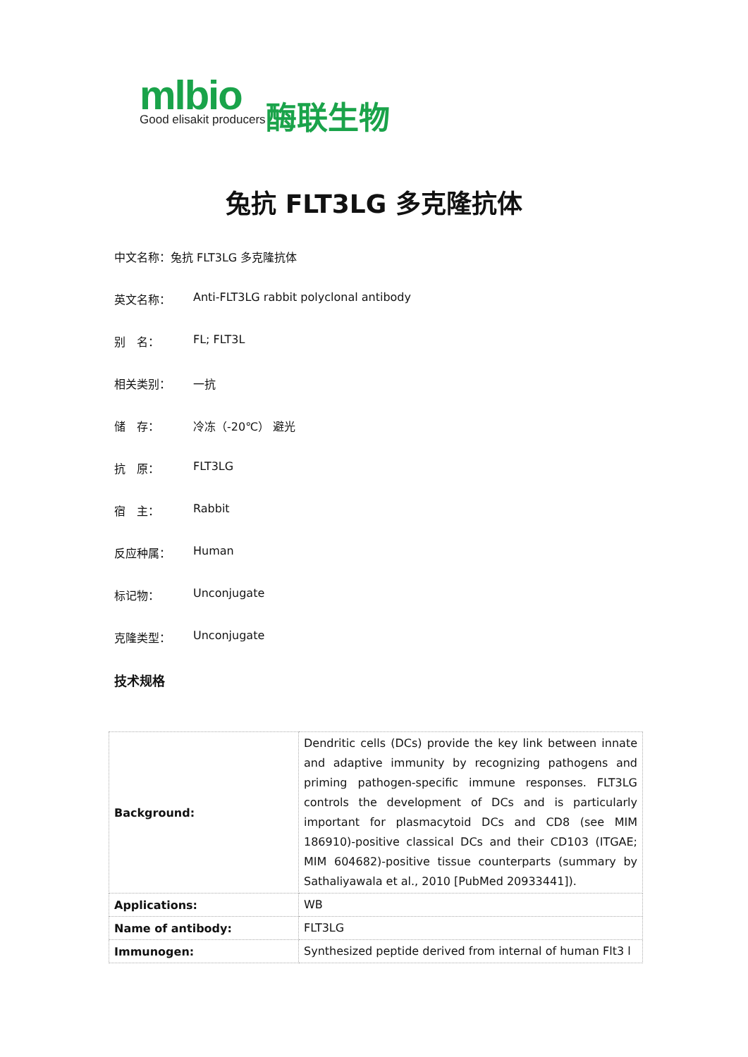mlbio Good elisakit producers 酶联生物
兔抗 FLT3LG 多克隆抗体
中文名称：兔抗 FLT3LG 多克隆抗体
英文名称： Anti-FLT3LG rabbit polyclonal antibody
别　名： FL; FLT3L
相关类别： 一抗
储　存： 冷冻（-20℃） 避光
抗　原： FLT3LG
宿　主： Rabbit
反应种属： Human
标记物： Unconjugate
克隆类型： Unconjugate
技术规格
| Background: | Dendritic cells (DCs) provide the key link between innate and adaptive immunity by recognizing pathogens and priming pathogen-specific immune responses. FLT3LG controls the development of DCs and is particularly important for plasmacytoid DCs and CD8 (see MIM 186910)-positive classical DCs and their CD103 (ITGAE; MIM 604682)-positive tissue counterparts (summary by Sathaliyawala et al., 2010 [PubMed 20933441]). |
| Applications: | WB |
| Name of antibody: | FLT3LG |
| Immunogen: | Synthesized peptide derived from internal of human Flt3 l |